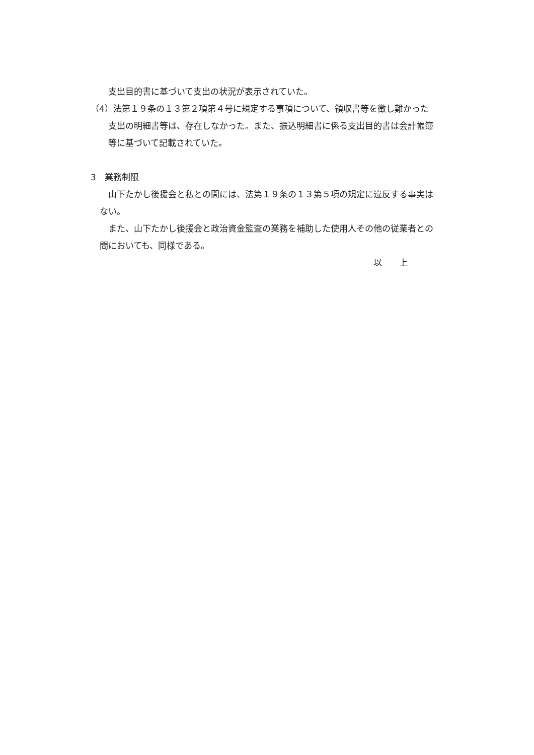支出目的書に基づいて支出の状況が表示されていた。
（4）法第１９条の１３第２項第４号に規定する事項について、領収書等を徴し難かった
支出の明細書等は、存在しなかった。また、振込明細書に係る支出目的書は会計帳簿
等に基づいて記載されていた。
3　業務制限
山下たかし後援会と私との間には、法第１９条の１３第５項の規定に違反する事実は
ない。
また、山下たかし後援会と政治資金監査の業務を補助した使用人その他の従業者との
間においても、同様である。
以　　上